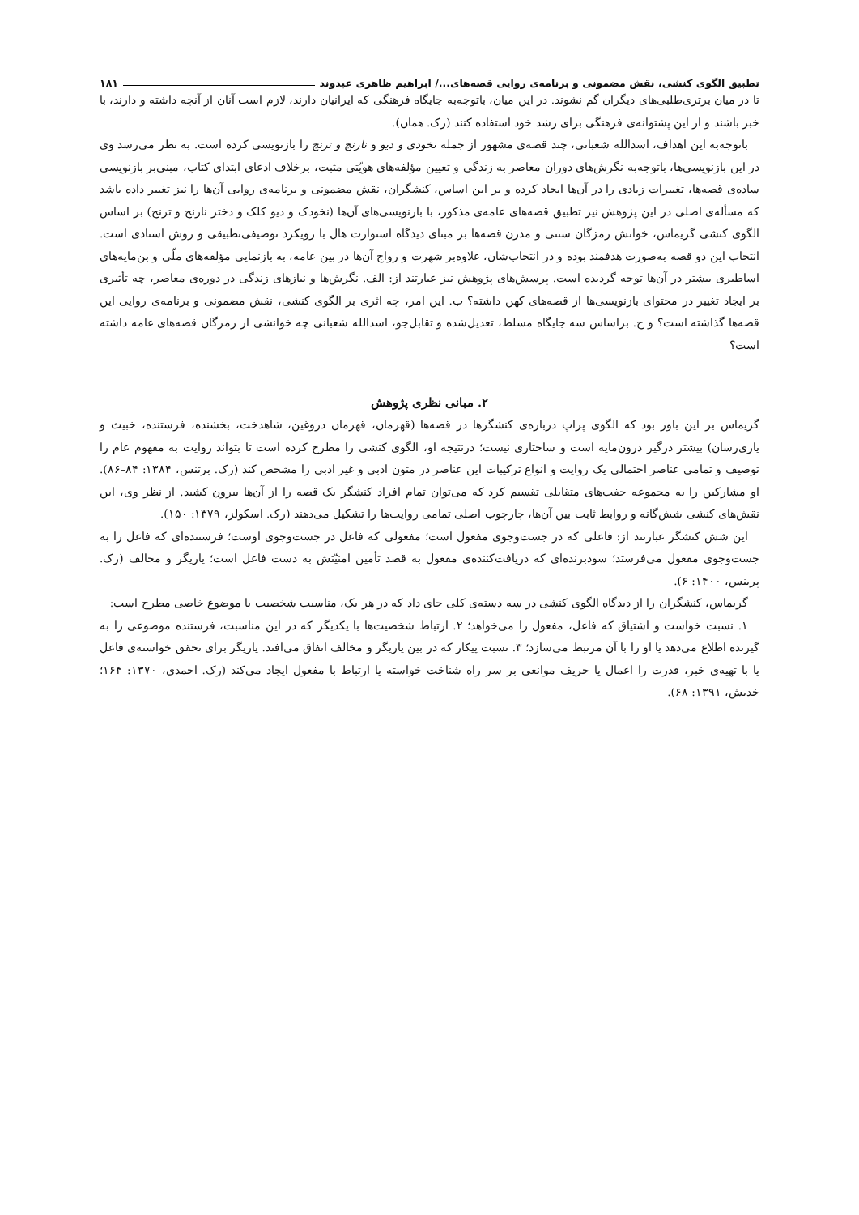تطبیق الگوی کنشی، نقش مضمونی و برنامه‌ی روایی قصه‌های.../ ابراهیم ظاهری عبدوند ۱۸۱
تا در میان برتری‌طلبی‌های دیگران گم نشوند. در این میان، باتوجه‌به جایگاه فرهنگی که ایرانیان دارند، لازم است آنان از آنچه داشته و دارند، با خبر باشند و از این پشتوانه‌ی فرهنگی برای رشد خود استفاده کنند (رک. همان).
باتوجه‌به این اهداف، اسدالله شعبانی، چند قصه‌ی مشهور از جمله نخودی و دیو و نارنج و ترنج را بازنویسی کرده است. به نظر می‌رسد وی در این بازنویسی‌ها، باتوجه‌به نگرش‌های دوران معاصر به زندگی و تعیین مؤلفه‌های هویّتی مثبت، برخلاف ادعای ابتدای کتاب، مبنی‌بر بازنویسی ساده‌ی قصه‌ها، تغییرات زیادی را در آن‌ها ایجاد کرده و بر این اساس، کنشگران، نقش مضمونی و برنامه‌ی روایی آن‌ها را نیز تغییر داده باشد که مسأله‌ی اصلی در این پژوهش نیز تطبیق قصه‌های عامه‌ی مذکور، با بازنویسی‌های آن‌ها (نخودک و دیو کلک و دختر نارنج و ترنج) بر اساس الگوی کنشی گریماس، خوانش رمزگان سنتی و مدرن قصه‌ها بر مبنای دیدگاه استوارت هال با رویکرد توصیفی‌تطبیقی و روش اسنادی است. انتخاب این دو قصه به‌صورت هدفمند بوده و در انتخاب‌شان، علاوه‌بر شهرت و رواج آن‌ها در بین عامه، به بازنمایی مؤلفه‌های ملّی و بن‌مایه‌های اساطیری بیشتر در آن‌ها توجه گردیده است. پرسش‌های پژوهش نیز عبارتند از: الف. نگرش‌ها و نیازهای زندگی در دوره‌ی معاصر، چه تأثیری بر ایجاد تغییر در محتوای بازنویسی‌ها از قصه‌های کهن داشته؟ ب. این امر، چه اثری بر الگوی کنشی، نقش مضمونی و برنامه‌ی روایی این قصه‌ها گذاشته است؟ و ج. براساس سه جایگاه مسلط، تعدیل‌شده و تقابل‌جو، اسدالله شعبانی چه خوانشی از رمزگان قصه‌های عامه داشته است؟
۲. مبانی نظری پژوهش
گریماس بر این باور بود که الگوی پراپ درباره‌ی کنشگرها در قصه‌ها (قهرمان، قهرمان دروغین، شاهدخت، بخشنده، فرستنده، خبیث و یاری‌رسان) بیشتر درگیر درون‌مایه است و ساختاری نیست؛ درنتیجه او، الگوی کنشی را مطرح کرده است تا بتواند روایت به مفهوم عام را توصیف و تمامی عناصر احتمالی یک روایت و انواع ترکیبات این عناصر در متون ادبی و غیر ادبی را مشخص کند (رک. برتنس، ۱۳۸۴: ۸۴–۸۶). او مشارکین را به مجموعه جفت‌های متقابلی تقسیم کرد که می‌توان تمام افراد کنشگر یک قصه را از آن‌ها بیرون کشید. از نظر وی، این نقش‌های کنشی شش‌گانه و روابط ثابت بین آن‌ها، چارچوب اصلی تمامی روایت‌ها را تشکیل می‌دهند (رک. اسکولز، ۱۳۷۹: ۱۵۰).
این شش کنشگر عبارتند از: فاعلی که در جست‌وجوی مفعول است؛ مفعولی که فاعل در جست‌وجوی اوست؛ فرستنده‌ای که فاعل را به جست‌وجوی مفعول می‌فرستد؛ سودبرنده‌ای که دریافت‌کننده‌ی مفعول به قصد تأمین امنیّتش به دست فاعل است؛ یاریگر و مخالف (رک. پرینس، ۱۴۰۰: ۶).
گریماس، کنشگران را از دیدگاه الگوی کنشی در سه دسته‌ی کلی جای داد که در هر یک، مناسبت شخصیت با موضوع خاصی مطرح است:
۱. نسبت خواست و اشتیاق که فاعل، مفعول را می‌خواهد؛ ۲. ارتباط شخصیت‌ها با یکدیگر که در این مناسبت، فرستنده موضوعی را به گیرنده اطلاع می‌دهد یا او را با آن مرتبط می‌سازد؛ ۳. نسبت پیکار که در بین یاریگر و مخالف اتفاق می‌افتد. یاریگر برای تحقق خواسته‌ی فاعل یا با تهیه‌ی خبر، قدرت را اعمال یا حریف موانعی بر سر راه شناخت خواسته یا ارتباط با مفعول ایجاد می‌کند (رک. احمدی، ۱۳۷۰: ۱۶۴؛ خدیش، ۱۳۹۱: ۶۸).